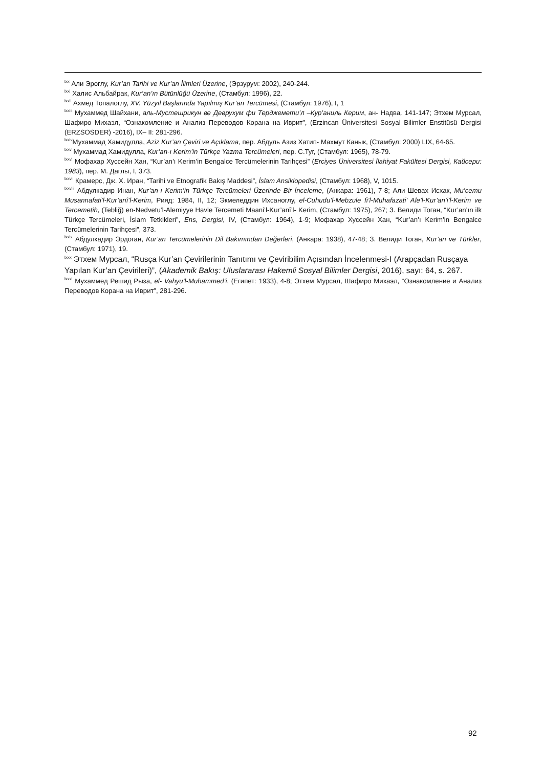<sup>lxx</sup> Али Эроглу, Kur’an Tarihi ve Kur’an İlimleri Üzerine, (Эрзурум: 2002), 240-244.
<sup>lxxi</sup> Халис Альбайрак, Kur’an’ın Bütünlüğü Üzerine, (Стамбул: 1996), 22.
<sup>lxxii</sup> Ахмед Топалоглу, XV. Yüzyıl Başlarında Yapılmış Kur’an Tercümesi, (Стамбул: 1976), I, 1
<sup>lxxiii</sup> Мухаммед Шайхани, аль-Мустешрикун ве Деврухум фи Терджемети’л –Кур’аниль Керим, ан- Надва, 141-147; Этхем Мурсал, Шафиро Михаэл, “Ознакомление и Анализ Переводов Корана на Иврит”, (Erzincan Üniversitesi Sosyal Bilimler Enstitüsü Dergisi (ERZSOSDER) -2016), IX– II: 281-296.
<sup>lxxiv</sup>Мухаммад Хамидулла, Aziz Kur’an Çeviri ve Açıklama, пер. Абдуль Азиз Хатип- Махмут Канык, (Стамбул: 2000) LIX, 64-65.
<sup>lxxv</sup> Мухаммад Хамидулла, Kur’an-ı Kerim’in Türkçe Yazma Tercümeleri, пер. С.Туг, (Стамбул: 1965), 78-79.
<sup>lxxvi</sup> Мофахар Хуссейн Хан, “Kur’an’ı Kerim’in Bengalce Tercümelerinin Tarihçesi” (Erciyes Üniversitesi İlahiyat Fakültesi Dergisi, Кайсери: 1983), пер. М. Даглы, I, 373.
<sup>lxxvii</sup> Крамерс, Дж. Х. Иран, “Tarihi ve Etnografik Bakış Maddesi”, İslam Ansiklopedisi, (Стамбул: 1968), V, 1015.
<sup>lxxviii</sup> Абдулкадир Инан, Kur’an-ı Kerim’in Türkçe Tercümeleri Üzerinde Bir İnceleme, (Анкара: 1961), 7-8; Али Шевах Исхак, Mu’cemu Musannafati’l-Kur’anî’l-Kerim, Рияд: 1984, II, 12; Экмеледдин Ихсаноглу, el-Cuhudu’l-Mebzule fi’l-Muhafazati’ Ale’l-Kur’an’i’l-Kerim ve Tercemetih, (Tebliğ) en-Nedvetu’l-Alemiyye Havle Tercemeti Maani’l-Kur’anî’l- Kerim, (Стамбул: 1975), 267; З. Велиди Тоган, “Kur’an’ın ilk Türkçe Tercümeleri, İslam Tetkikleri”, Ens, Dergisi, IV, (Стамбул: 1964), 1-9; Мофахар Хуссейн Хан, “Kur’an’ı Kerim’in Bengalce Tercümelerinin Tarihçesi”, 373.
<sup>lxxix</sup> Абдулкадир Эрдоган, Kur’an Tercümelerinin Dil Bakımından Değerleri, (Анкара: 1938), 47-48; З. Велиди Тоган, Kur’an ve Türkler, (Стамбул: 1971), 19.
<sup>lxxx</sup> Этхем Мурсал, “Rusça Kur’an Çevirilerinin Tanıtımı ve Çeviribilim Açısından İncelenmesi-I (Arapçadan Rusçaya Yapılan Kur’an Çevirileri)”, (Akademik Bakış: Uluslararası Hakemli Sosyal Bilimler Dergisi, 2016), sayı: 64, s. 267.
<sup>lxxxi</sup> Мухаммед Решид Рыза, el- Vahyu’l-Muhammed’i, (Египет: 1933), 4-8; Этхем Мурсал, Шафиро Михаэл, “Ознакомление и Анализ Переводов Корана на Иврит”, 281-296.
92